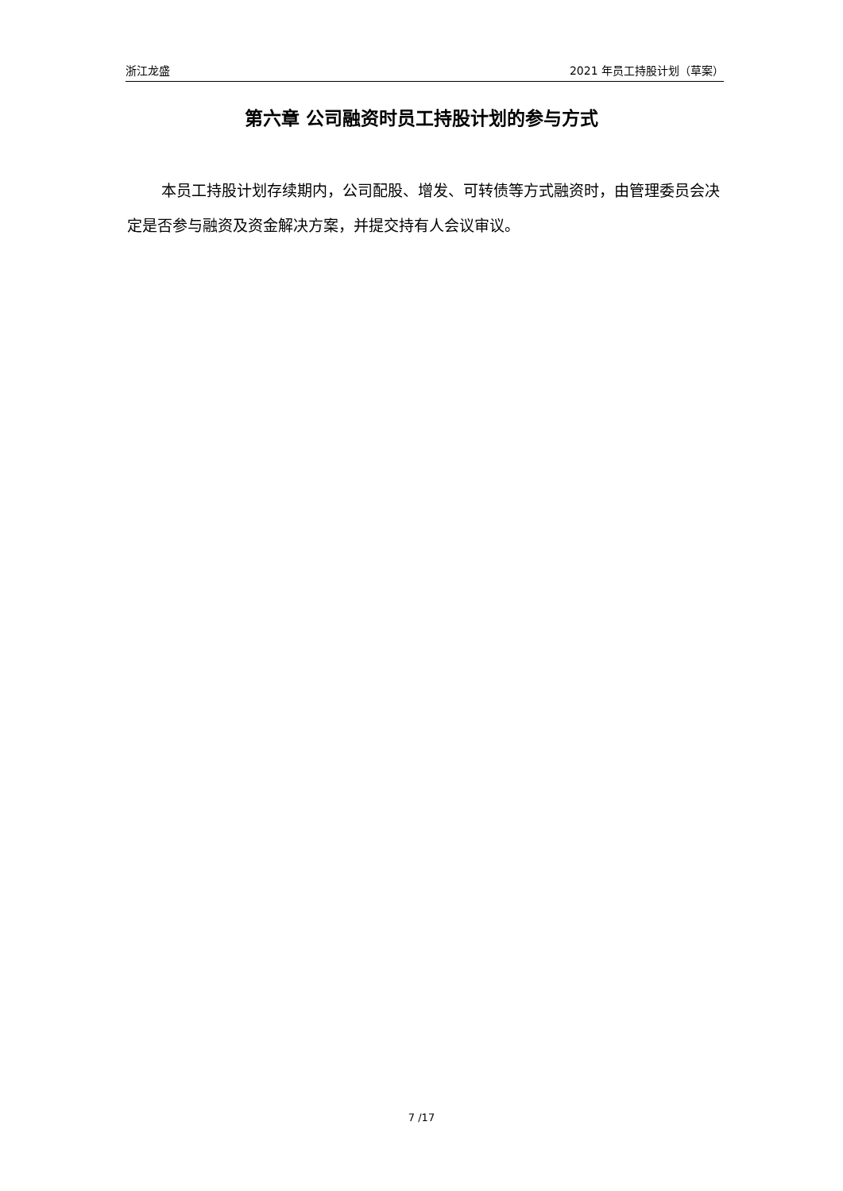浙江龙盛 2021 年员工持股计划（草案）
第六章 公司融资时员工持股计划的参与方式
本员工持股计划存续期内，公司配股、增发、可转债等方式融资时，由管理委员会决定是否参与融资及资金解决方案，并提交持有人会议审议。
7 /17